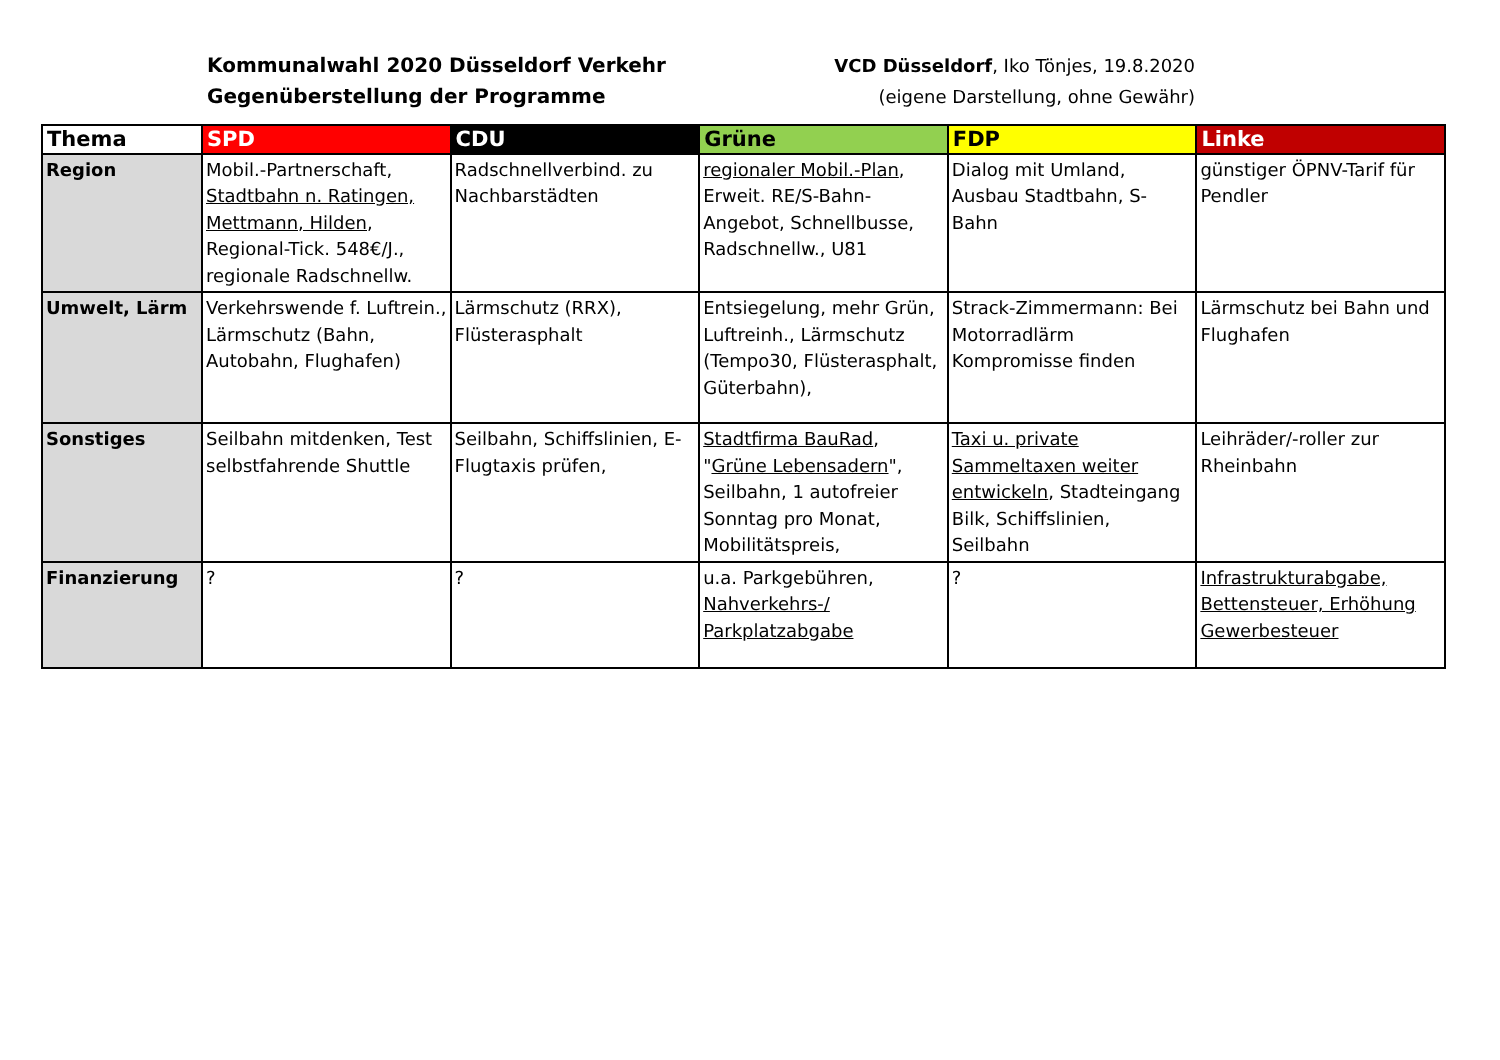Kommunalwahl 2020 Düsseldorf Verkehr
Gegenüberstellung der Programme
VCD Düsseldorf, Iko Tönjes, 19.8.2020
(eigene Darstellung, ohne Gewähr)
| Thema | SPD | CDU | Grüne | FDP | Linke |
| --- | --- | --- | --- | --- | --- |
| Region | Mobil.-Partnerschaft, Stadtbahn n. Ratingen, Mettmann, Hilden , Regional-Tick. 548€/J., regionale Radschnellw. | Radschnellverbind. zu Nachbarstädten | regionaler Mobil.-Plan , Erweit. RE/S-Bahn-Angebot, Schnellbusse, Radschnellw., U81 | Dialog mit Umland, Ausbau Stadtbahn, S-Bahn | günstiger ÖPNV-Tarif für Pendler |
| Umwelt, Lärm | Verkehrswende f. Luftrein., Lärmschutz (Bahn, Autobahn, Flughafen) | Lärmschutz (RRX), Flüsterasphalt | Entsiegelung, mehr Grün, Luftreinh., Lärmschutz (Tempo30, Flüsterasphalt, Güterbahn), | Strack-Zimmermann: Bei Motorradlärm Kompromisse finden | Lärmschutz bei Bahn und Flughafen |
| Sonstiges | Seilbahn mitdenken, Test selbstfahrende Shuttle | Seilbahn, Schiffslinien, E-Flugtaxis prüfen, | Stadtfirma BauRad , " Grüne Lebensadern ", Seilbahn, 1 autofreier Sonntag pro Monat, Mobilitätspreis, | Taxi u. private Sammeltaxen weiter entwickeln , Stadteingang Bilk, Schiffslinien, Seilbahn | Leihräder/-roller zur Rheinbahn |
| Finanzierung | ? | ? | u.a. Parkgebühren, Nahverkehrs-/ Parkplatzabgabe | ? | Infrastrukturabgabe, Bettensteuer, Erhöhung Gewerbesteuer |